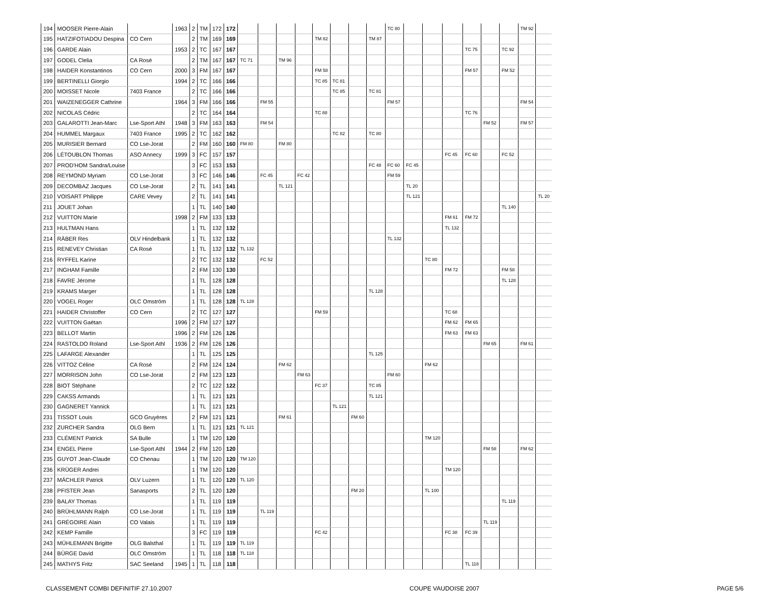| 194 | MOOSER Pierre-Alain | | 1963 | 2 | TM | 172 | 172 | | | | | | | | | TC 80 | | | | | | | TM 92 | |
| 195 | HATZIFOTIADOU Despina | CO Cern | | 2 | TM | 169 | 169 | | | | | TM 82 | | | TM 87 | | | | | | | | | |
| 196 | GARDE Alain | | 1953 | 2 | TC | 167 | 167 | | | | | | | | | | | | | TC 75 | | TC 92 | | |
| 197 | GODEL Clelia | CA Rosé | | 2 | TM | 167 | 167 | TC 71 | | TM 96 | | | | | | | | | | | | | | |
| 198 | HAIDER Konstantinos | CO Cern | 2000 | 3 | FM | 167 | 167 | | | | | FM 58 | | | | | | | | FM 57 | | FM 52 | | |
| 199 | BERTINELLI Giorgio | | 1994 | 2 | TC | 166 | 166 | | | | | TC 85 | TC 81 | | | | | | | | | | | |
| 200 | MOISSET Nicole | 7403 France | | 2 | TC | 166 | 166 | | | | | | TC 85 | | TC 81 | | | | | | | | | |
| 201 | WAIZENEGGER Cathrine | | 1964 | 3 | FM | 166 | 166 | | FM 55 | | | | | | | FM 57 | | | | | | | FM 54 | |
| 202 | NICOLAS Cédric | | | 2 | TC | 164 | 164 | | | | | TC 88 | | | | | | | | TC 76 | | | | |
| 203 | GALAROTTI Jean-Marc | Lse-Sport Athl | 1948 | 3 | FM | 163 | 163 | | FM 54 | | | | | | | | | | | | FM 52 | | FM 57 | |
| 204 | HUMMEL Margaux | 7403 France | 1995 | 2 | TC | 162 | 162 | | | | | | TC 82 | | TC 80 | | | | | | | | | |
| 205 | MURISIER Bernard | CO Lse-Jorat | | 2 | FM | 160 | 160 | FM 80 | | FM 80 | | | | | | | | | | | | | | |
| 206 | LÉTOUBLON Thomas | ASO Annecy | 1999 | 3 | FC | 157 | 157 | | | | | | | | | | | | FC 45 | FC 60 | | FC 52 | | |
| 207 | PROD'HOM Sandra/Louise | | | 3 | FC | 153 | 153 | | | | | | | | FC 48 | FC 60 | FC 45 | | | | | | | |
| 208 | REYMOND Myriam | CO Lse-Jorat | | 3 | FC | 146 | 146 | | FC 45 | | FC 42 | | | | | FM 59 | | | | | | | | |
| 209 | DECOMBAZ Jacques | CO Lse-Jorat | | 2 | TL | 141 | 141 | | | TL 121 | | | | | | | TL 20 | | | | | | | |
| 210 | VOISART Philippe | CARE Vevey | | 2 | TL | 141 | 141 | | | | | | | | | | TL 121 | | | | | | | TL 20 |
| 211 | JOUET Johan | | | 1 | TL | 140 | 140 | | | | | | | | | | | | | | | TL 140 | | |
| 212 | VUITTON Marie | | 1998 | 2 | FM | 133 | 133 | | | | | | | | | | | | FM 61 | FM 72 | | | | |
| 213 | HULTMAN Hans | | | 1 | TL | 132 | 132 | | | | | | | | | | | | TL 132 | | | | | |
| 214 | RÄBER Res | OLV Hindelbank | | 1 | TL | 132 | 132 | | | | | | | | | TL 132 | | | | | | | | |
| 215 | RENEVEY Christian | CA Rosé | | 1 | TL | 132 | 132 | TL 132 | | | | | | | | | | | | | | | | |
| 216 | RYFFEL Karine | | | 2 | TC | 132 | 132 | | FC 52 | | | | | | | | | TC 80 | | | | | | |
| 217 | INGHAM Famille | | | 2 | FM | 130 | 130 | | | | | | | | | | | | FM 72 | | | FM 58 | | |
| 218 | FAVRE Jérome | | | 1 | TL | 128 | 128 | | | | | | | | | | | | | | | TL 128 | | |
| 219 | KRAMS Marger | | | 1 | TL | 128 | 128 | | | | | | | | TL 128 | | | | | | | | | |
| 220 | VOGEL Roger | OLC Omström | | 1 | TL | 128 | 128 | TL 128 | | | | | | | | | | | | | | | | |
| 221 | HAIDER Christoffer | CO Cern | | 2 | TC | 127 | 127 | | | | | FM 59 | | | | | | | TC 68 | | | | | |
| 222 | VUITTON Gaëtan | | 1996 | 2 | FM | 127 | 127 | | | | | | | | | | | | FM 62 | FM 65 | | | | |
| 223 | BELLOT Martin | | 1996 | 2 | FM | 126 | 126 | | | | | | | | | | | | FM 63 | FM 63 | | | | |
| 224 | RASTOLDO Roland | Lse-Sport Athl | 1936 | 2 | FM | 126 | 126 | | | | | | | | | | | | | | FM 65 | | FM 61 | |
| 225 | LAFARGE Alexander | | | 1 | TL | 125 | 125 | | | | | | | | TL 125 | | | | | | | | | |
| 226 | VITTOZ Céline | CA Rosé | | 2 | FM | 124 | 124 | | | FM 62 | | | | | | | | FM 62 | | | | | | |
| 227 | MORRISON John | CO Lse-Jorat | | 2 | FM | 123 | 123 | | | | FM 63 | | | | | FM 60 | | | | | | | | |
| 228 | BIOT Stéphane | | | 2 | TC | 122 | 122 | | | | | FC 37 | | | TC 85 | | | | | | | | | |
| 229 | CAKSS Armands | | | 1 | TL | 121 | 121 | | | | | | | | TL 121 | | | | | | | | | |
| 230 | GAGNERET Yannick | | | 1 | TL | 121 | 121 | | | | | | TL 121 | | | | | | | | | | | |
| 231 | TISSOT Louis | GCO Gruyères | | 2 | FM | 121 | 121 | | | FM 61 | | | | FM 60 | | | | | | | | | | |
| 232 | ZURCHER Sandra | OLG Bern | | 1 | TL | 121 | 121 | TL 121 | | | | | | | | | | | | | | | | |
| 233 | CLÉMENT Patrick | SA Bulle | | 1 | TM | 120 | 120 | | | | | | | | | | | TM 120 | | | | | | |
| 234 | ENGEL Pierre | Lse-Sport Athl | 1944 | 2 | FM | 120 | 120 | | | | | | | | | | | | | | FM 58 | | FM 62 | |
| 235 | GUYOT Jean-Claude | CO Chenau | | 1 | TM | 120 | 120 | TM 120 | | | | | | | | | | | | | | | | |
| 236 | KRÜGER Andrei | | | 1 | TM | 120 | 120 | | | | | | | | | | | | TM 120 | | | | | |
| 237 | MÄCHLER Patrick | OLV Luzern | | 1 | TL | 120 | 120 | TL 120 | | | | | | | | | | | | | | | | |
| 238 | PFISTER Jean | Sanasports | | 2 | TL | 120 | 120 | | | | | | | FM 20 | | | | TL 100 | | | | | | |
| 239 | BALAY Thomas | | | 1 | TL | 119 | 119 | | | | | | | | | | | | | | | TL 119 | | |
| 240 | BRÜHLMANN Ralph | CO Lse-Jorat | | 1 | TL | 119 | 119 | | TL 119 | | | | | | | | | | | | | | | |
| 241 | GRÉGOIRE Alain | CO Valais | | 1 | TL | 119 | 119 | | | | | | | | | | | | | | TL 119 | | | |
| 242 | KEMP Famille | | | 3 | FC | 119 | 119 | | | | | FC 42 | | | | | | | FC 38 | FC 39 | | | | |
| 243 | MÜHLEMANN Brigitte | OLG Balsthal | | 1 | TL | 119 | 119 | TL 119 | | | | | | | | | | | | | | | | |
| 244 | BÜRGE David | OLC Omström | | 1 | TL | 118 | 118 | TL 118 | | | | | | | | | | | | | | | | |
| 245 | MATHYS Fritz | SAC Seeland | 1945 | 1 | TL | 118 | 118 | | | | | | | | | | | | | TL 118 | | | | |
CLASSEMENT COMBI DEFINITIF 27.10.2007 COUPE VAUDOISE 2007 PAGE 5/6